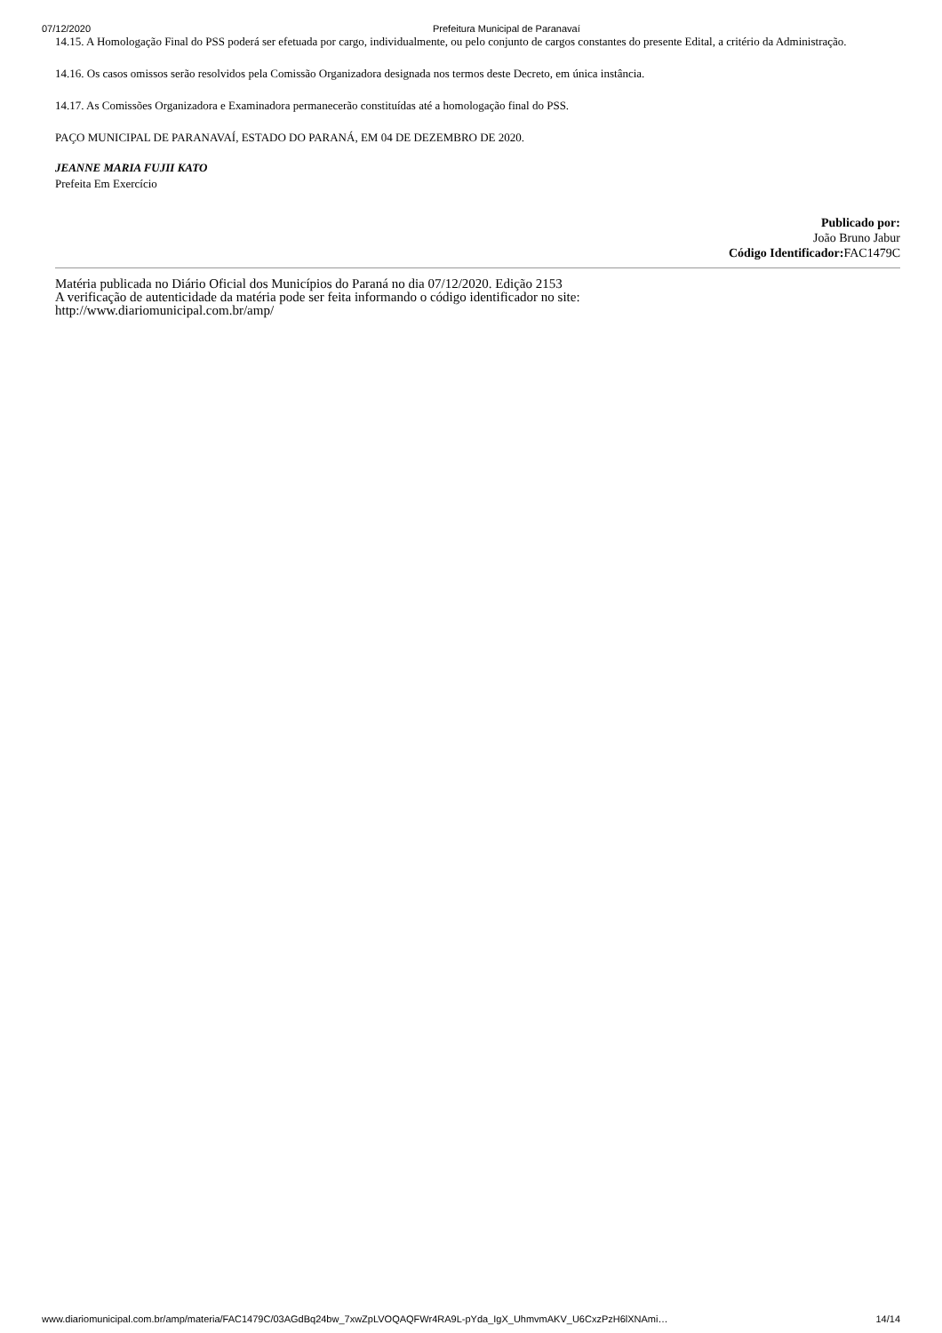07/12/2020 Prefeitura Municipal de Paranavaí
14.15. A Homologação Final do PSS poderá ser efetuada por cargo, individualmente, ou pelo conjunto de cargos constantes do presente Edital, a critério da Administração.
14.16. Os casos omissos serão resolvidos pela Comissão Organizadora designada nos termos deste Decreto, em única instância.
14.17. As Comissões Organizadora e Examinadora permanecerão constituídas até a homologação final do PSS.
PAÇO MUNICIPAL DE PARANAVAÍ, ESTADO DO PARANÁ, EM 04 DE DEZEMBRO DE 2020.
JEANNE MARIA FUJII KATO
Prefeita Em Exercício
Publicado por:
João Bruno Jabur
Código Identificador: FAC1479C
Matéria publicada no Diário Oficial dos Municípios do Paraná no dia 07/12/2020. Edição 2153
A verificação de autenticidade da matéria pode ser feita informando o código identificador no site:
http://www.diariomunicipal.com.br/amp/
www.diariomunicipal.com.br/amp/materia/FAC1479C/03AGdBq24bw_7xwZpLVOQAQFWr4RA9L-pYda_IgX_UhmvmAKV_U6CxzPzH6lXNAmi… 14/14